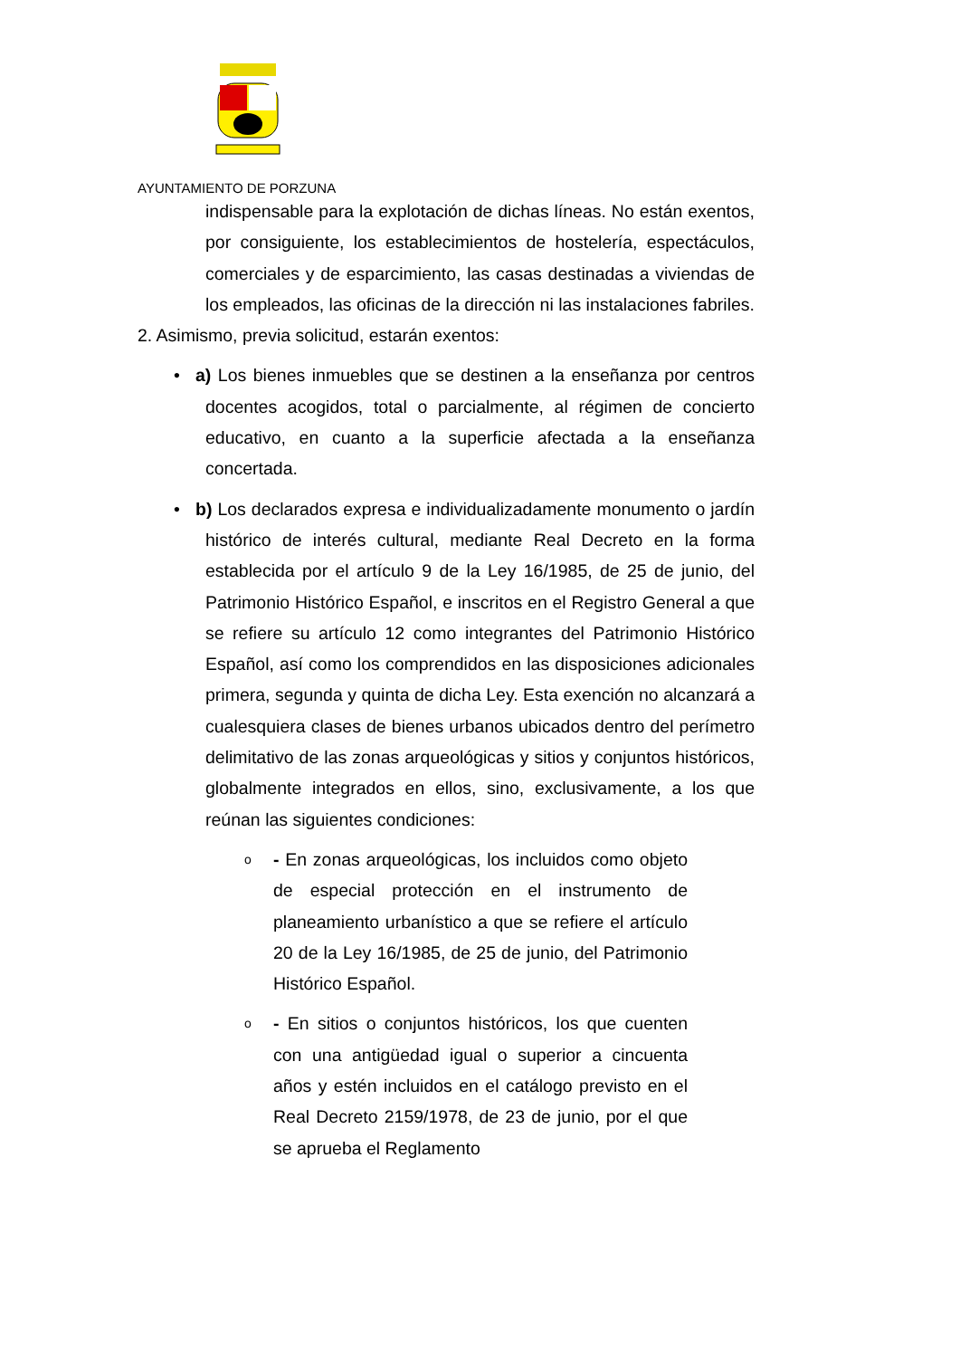AYUNTAMIENTO DE PORZUNA
indispensable para la explotación de dichas líneas. No están exentos, por consiguiente, los establecimientos de hostelería, espectáculos, comerciales y de esparcimiento, las casas destinadas a viviendas de los empleados, las oficinas de la dirección ni las instalaciones fabriles.
2. Asimismo, previa solicitud, estarán exentos:
• a) Los bienes inmuebles que se destinen a la enseñanza por centros docentes acogidos, total o parcialmente, al régimen de concierto educativo, en cuanto a la superficie afectada a la enseñanza concertada.
• b) Los declarados expresa e individualizadamente monumento o jardín histórico de interés cultural, mediante Real Decreto en la forma establecida por el artículo 9 de la Ley 16/1985, de 25 de junio, del Patrimonio Histórico Español, e inscritos en el Registro General a que se refiere su artículo 12 como integrantes del Patrimonio Histórico Español, así como los comprendidos en las disposiciones adicionales primera, segunda y quinta de dicha Ley. Esta exención no alcanzará a cualesquiera clases de bienes urbanos ubicados dentro del perímetro delimitativo de las zonas arqueológicas y sitios y conjuntos históricos, globalmente integrados en ellos, sino, exclusivamente, a los que reúnan las siguientes condiciones:
o - En zonas arqueológicas, los incluidos como objeto de especial protección en el instrumento de planeamiento urbanístico a que se refiere el artículo 20 de la Ley 16/1985, de 25 de junio, del Patrimonio Histórico Español.
o - En sitios o conjuntos históricos, los que cuenten con una antigüedad igual o superior a cincuenta años y estén incluidos en el catálogo previsto en el Real Decreto 2159/1978, de 23 de junio, por el que se aprueba el Reglamento